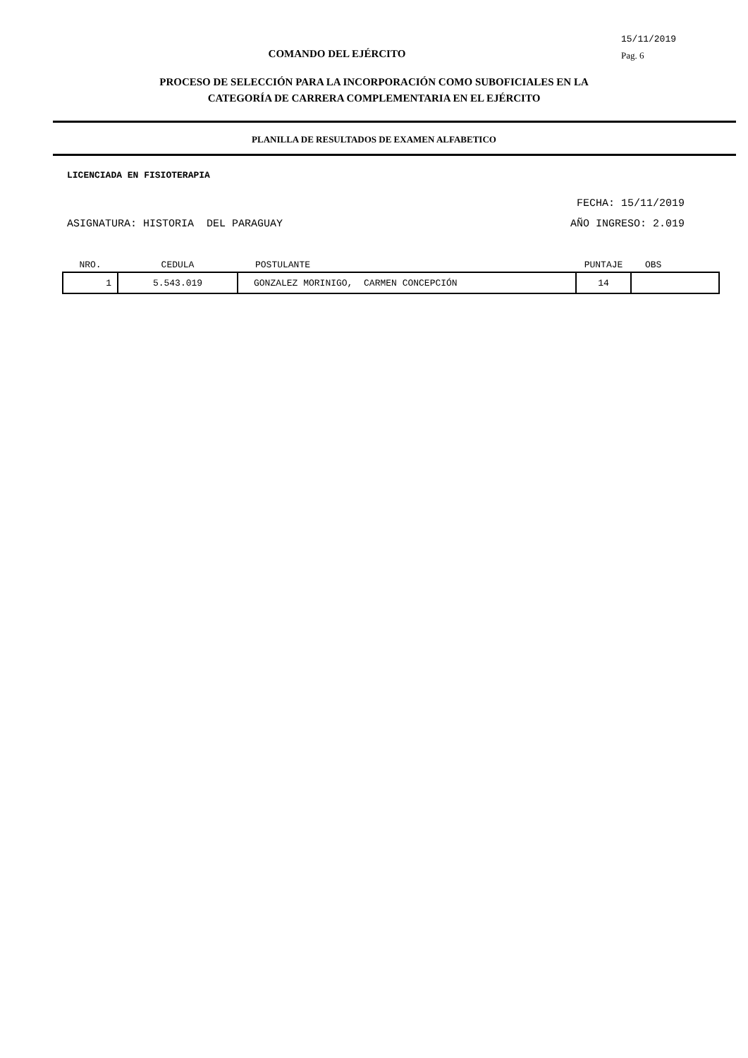COMANDO DEL EJÉRCITO
15/11/2019
Pag. 6
PROCESO DE SELECCIÓN PARA LA INCORPORACIÓN COMO SUBOFICIALES EN LA
CATEGORÍA DE CARRERA COMPLEMENTARIA EN EL EJÉRCITO
PLANILLA DE RESULTADOS DE EXAMEN ALFABETICO
LICENCIADA EN FISIOTERAPIA
FECHA: 15/11/2019
ASIGNATURA: HISTORIA DEL PARAGUAY AÑO INGRESO: 2.019
| NRO. | CEDULA | POSTULANTE | PUNTAJE | OBS |
| --- | --- | --- | --- | --- |
| 1 | 5.543.019 | GONZALEZ MORINIGO, CARMEN CONCEPCIÓN | 14 | |